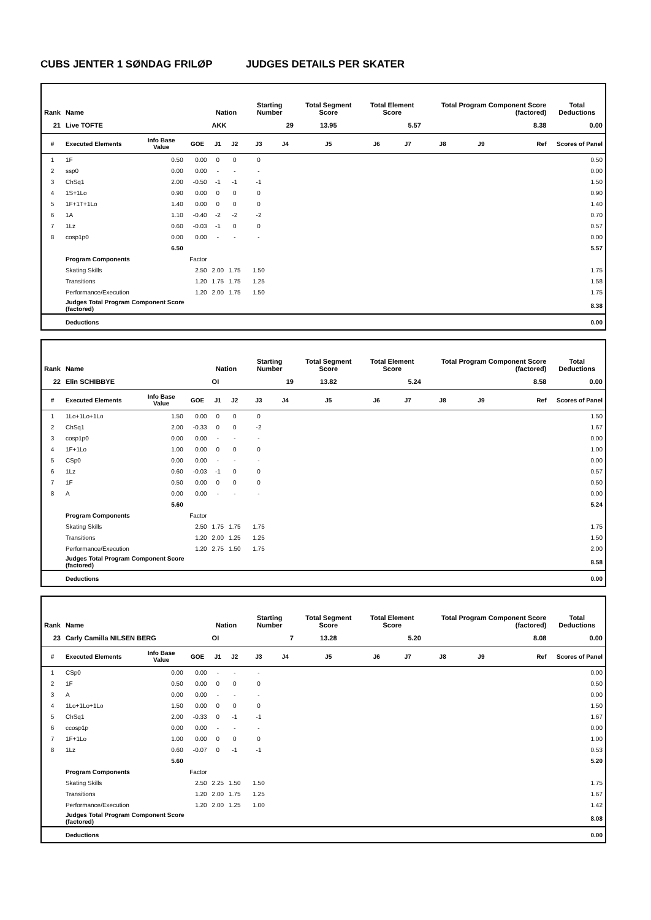CUBS JENTER 1 SØNDAG FRILØP JUDGES DETAILS PER SKATER
| Rank | Name | | | Nation | | Starting Number | | Total Segment Score | Total Element Score | | Total Program Component Score (factored) | | | Total Deductions |
| --- | --- | --- | --- | --- | --- | --- | --- | --- | --- | --- | --- | --- | --- | --- |
| 21 | Live TOFTE | | | AKK | | 29 | | 13.95 | 5.57 | | 8.38 | | | 0.00 |
| # | Executed Elements | Info Base Value | GOE | J1 | J2 | J3 | J4 | J5 | J6 | J7 | J8 | J9 | Ref | Scores of Panel |
| 1 | 1F | 0.50 | 0.00 | 0 | 0 | 0 | | | | | | | | 0.50 |
| 2 | ssp0 | 0.00 | 0.00 | - | - | - | | | | | | | | 0.00 |
| 3 | ChSq1 | 2.00 | -0.50 | -1 | -1 | -1 | | | | | | | | 1.50 |
| 4 | 1S+1Lo | 0.90 | 0.00 | 0 | 0 | 0 | | | | | | | | 0.90 |
| 5 | 1F+1T+1Lo | 1.40 | 0.00 | 0 | 0 | 0 | | | | | | | | 1.40 |
| 6 | 1A | 1.10 | -0.40 | -2 | -2 | -2 | | | | | | | | 0.70 |
| 7 | 1Lz | 0.60 | -0.03 | -1 | 0 | 0 | | | | | | | | 0.57 |
| 8 | cosp1p0 | 0.00 | 0.00 | - | - | - | | | | | | | | 0.00 |
| | | 6.50 | | | | | | | | | | | | 5.57 |
| | Program Components | | Factor | | | | | | | | | | | |
| | Skating Skills | | 2.50 | 2.00 | 1.75 | 1.50 | | | | | | | | 1.75 |
| | Transitions | | 1.20 | 1.75 | 1.75 | 1.25 | | | | | | | | 1.58 |
| | Performance/Execution | | 1.20 | 2.00 | 1.75 | 1.50 | | | | | | | | 1.75 |
| | Judges Total Program Component Score (factored) | | | | | | | | | | | | | 8.38 |
| | Deductions | | | | | | | | | | | | | 0.00 |
| Rank | Name | | | Nation | | Starting Number | | Total Segment Score | Total Element Score | | Total Program Component Score (factored) | | | Total Deductions |
| --- | --- | --- | --- | --- | --- | --- | --- | --- | --- | --- | --- | --- | --- | --- |
| 22 | Elin SCHIBBYE | | | OI | | 19 | | 13.82 | 5.24 | | 8.58 | | | 0.00 |
| # | Executed Elements | Info Base Value | GOE | J1 | J2 | J3 | J4 | J5 | J6 | J7 | J8 | J9 | Ref | Scores of Panel |
| 1 | 1Lo+1Lo+1Lo | 1.50 | 0.00 | 0 | 0 | 0 | | | | | | | | 1.50 |
| 2 | ChSq1 | 2.00 | -0.33 | 0 | 0 | -2 | | | | | | | | 1.67 |
| 3 | cosp1p0 | 0.00 | 0.00 | - | - | - | | | | | | | | 0.00 |
| 4 | 1F+1Lo | 1.00 | 0.00 | 0 | 0 | 0 | | | | | | | | 1.00 |
| 5 | CSp0 | 0.00 | 0.00 | - | - | - | | | | | | | | 0.00 |
| 6 | 1Lz | 0.60 | -0.03 | -1 | 0 | 0 | | | | | | | | 0.57 |
| 7 | 1F | 0.50 | 0.00 | 0 | 0 | 0 | | | | | | | | 0.50 |
| 8 | A | 0.00 | 0.00 | - | - | - | | | | | | | | 0.00 |
| | | 5.60 | | | | | | | | | | | | 5.24 |
| | Program Components | | Factor | | | | | | | | | | | |
| | Skating Skills | | 2.50 | 1.75 | 1.75 | 1.75 | | | | | | | | 1.75 |
| | Transitions | | 1.20 | 2.00 | 1.25 | 1.25 | | | | | | | | 1.50 |
| | Performance/Execution | | 1.20 | 2.75 | 1.50 | 1.75 | | | | | | | | 2.00 |
| | Judges Total Program Component Score (factored) | | | | | | | | | | | | | 8.58 |
| | Deductions | | | | | | | | | | | | | 0.00 |
| Rank | Name | | | Nation | | Starting Number | | Total Segment Score | Total Element Score | | Total Program Component Score (factored) | | | Total Deductions |
| --- | --- | --- | --- | --- | --- | --- | --- | --- | --- | --- | --- | --- | --- | --- |
| 23 | Carly Camilla NILSEN BERG | | | OI | | 7 | | 13.28 | 5.20 | | 8.08 | | | 0.00 |
| # | Executed Elements | Info Base Value | GOE | J1 | J2 | J3 | J4 | J5 | J6 | J7 | J8 | J9 | Ref | Scores of Panel |
| 1 | CSp0 | 0.00 | 0.00 | - | - | - | | | | | | | | 0.00 |
| 2 | 1F | 0.50 | 0.00 | 0 | 0 | 0 | | | | | | | | 0.50 |
| 3 | A | 0.00 | 0.00 | - | - | - | | | | | | | | 0.00 |
| 4 | 1Lo+1Lo+1Lo | 1.50 | 0.00 | 0 | 0 | 0 | | | | | | | | 1.50 |
| 5 | ChSq1 | 2.00 | -0.33 | 0 | -1 | -1 | | | | | | | | 1.67 |
| 6 | ccosp1p | 0.00 | 0.00 | - | - | - | | | | | | | | 0.00 |
| 7 | 1F+1Lo | 1.00 | 0.00 | 0 | 0 | 0 | | | | | | | | 1.00 |
| 8 | 1Lz | 0.60 | -0.07 | 0 | -1 | -1 | | | | | | | | 0.53 |
| | | 5.60 | | | | | | | | | | | | 5.20 |
| | Program Components | | Factor | | | | | | | | | | | |
| | Skating Skills | | 2.50 | 2.25 | 1.50 | 1.50 | | | | | | | | 1.75 |
| | Transitions | | 1.20 | 2.00 | 1.75 | 1.25 | | | | | | | | 1.67 |
| | Performance/Execution | | 1.20 | 2.00 | 1.25 | 1.00 | | | | | | | | 1.42 |
| | Judges Total Program Component Score (factored) | | | | | | | | | | | | | 8.08 |
| | Deductions | | | | | | | | | | | | | 0.00 |